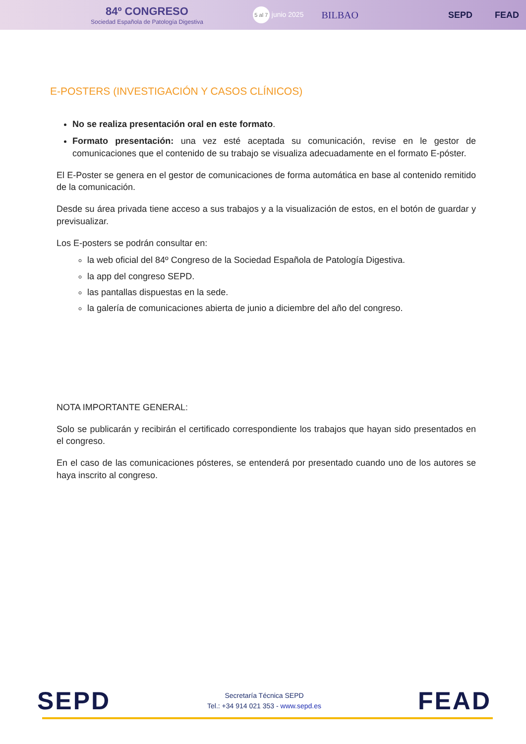84º CONGRESO
Sociedad Española de Patología Digestiva
5 al 7 junio 2025
BILBAO SEPD FEAD
E-POSTERS (INVESTIGACIÓN Y CASOS CLÍNICOS)
No se realiza presentación oral en este formato.
Formato presentación: una vez esté aceptada su comunicación, revise en le gestor de comunicaciones que el contenido de su trabajo se visualiza adecuadamente en el formato E-póster.
El E-Poster se genera en el gestor de comunicaciones de forma automática en base al contenido remitido de la comunicación.
Desde su área privada tiene acceso a sus trabajos y a la visualización de estos, en el botón de guardar y previsualizar.
Los E-posters se podrán consultar en:
la web oficial del 84º Congreso de la Sociedad Española de Patología Digestiva.
la app del congreso SEPD.
las pantallas dispuestas en la sede.
la galería de comunicaciones abierta de junio a diciembre del año del congreso.
NOTA IMPORTANTE GENERAL:
Solo se publicarán y recibirán el certificado correspondiente los trabajos que hayan sido presentados en el congreso.
En el caso de las comunicaciones pósteres, se entenderá por presentado cuando uno de los autores se haya inscrito al congreso.
SEPD
Secretaría Técnica SEPD
Tel.: +34 914 021 353 - www.sepd.es
FEAD